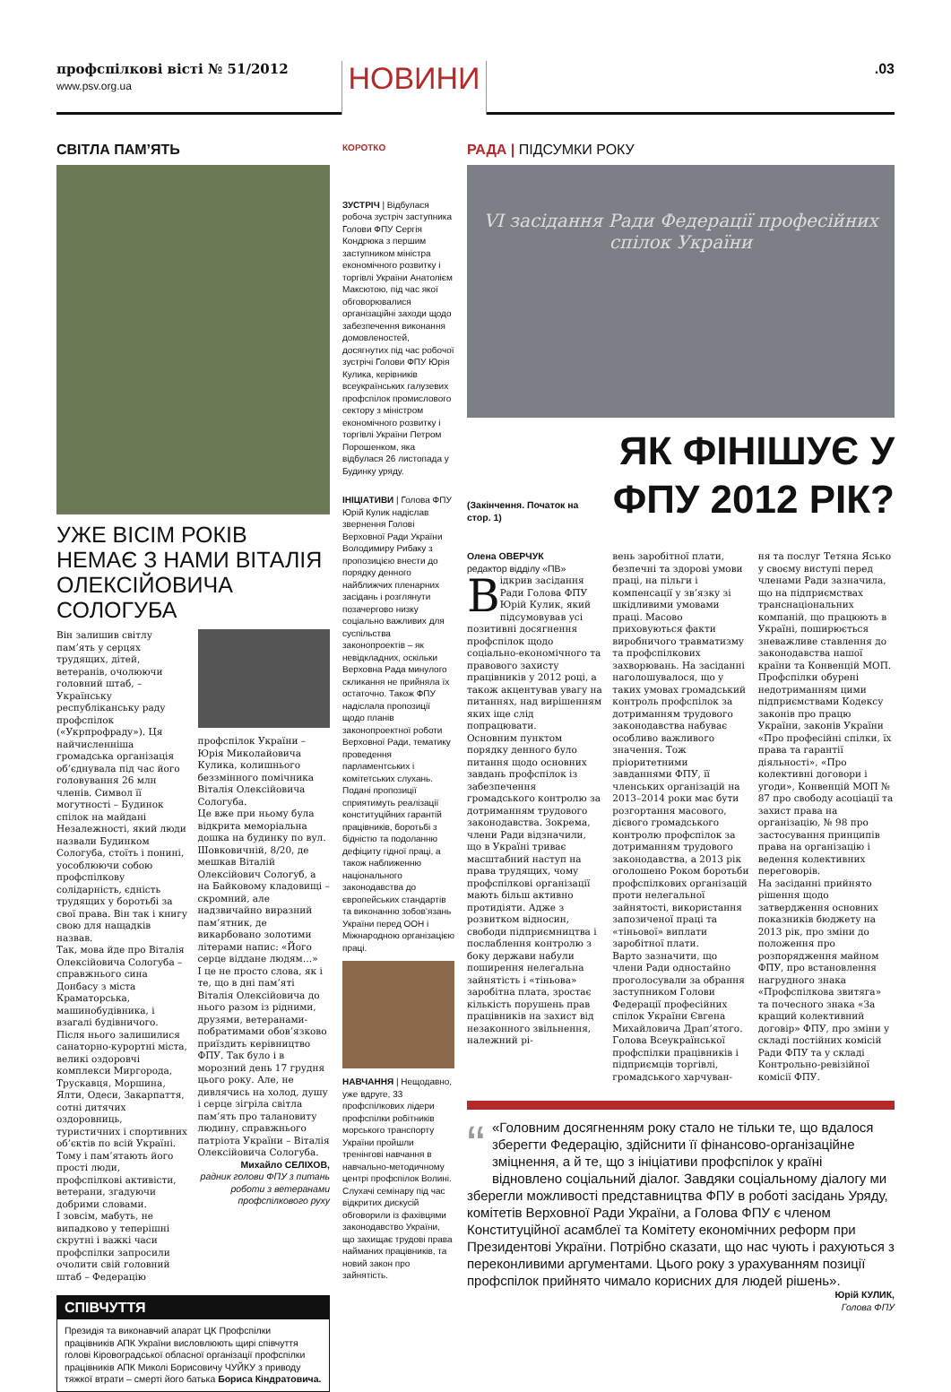профспілкові вісті № 51/2012
www.psv.org.ua
НОВИНИ
.03
СВІТЛА ПАМ’ЯТЬ
УЖЕ ВІСІМ РОКІВ НЕМАЄ З НАМИ ВІТАЛІЯ ОЛЕКСІЙОВИЧА СОЛОГУБА
Він залишив світлу пам’ять у серцях трудящих, дітей, ветеранів, очолюючи головний штаб, – Українську республіканську раду профспілок («Укрпрофраду»). Ця найчисленніша громадська організація об’єднувала під час його головування 26 млн членів. Символ її могутності – Будинок спілок на майдані Незалежності, який люди назвали Будинком Сологуба, стоїть і понині, уособлюючи собою профспілкову солідарність, єдність трудящих у боротьбі за свої права. Він так і книгу свою для нащадків назвав.
Так, мова йде про Віталія Олексійовича Сологуба – справжнього сина Донбасу з міста Краматорська, машинобудівника, і взагалі будівничого. Після нього залишилися санаторно-курортні міста, великі оздоровчі комплекси Миргорода, Трускавця, Моршина, Ялти, Одеси, Закарпаття, сотні дитячих оздоровниць, туристичних і спортивних об’єктів по всій Україні.
Тому і пам’ятають його прості люди, профспілкові активісти, ветерани, згадуючи добрими словами.
І зовсім, мабуть, не випадково у теперішні скрутні і важкі часи профспілки запросили очолити свій головний штаб – Федерацію
профспілок України – Юрія Миколайовича Кулика, колишнього беззмінного помічника Віталія Олексійовича Сологуба.
Це вже при ньому була відкрита меморіальна дошка на будинку по вул. Шовковичній, 8/20, де мешкав Віталій Олексійович Сологуб, а на Байковому кладовищі – скромний, але надзвичайно виразний пам’ятник, де викарбовано золотими літерами напис: «Його серце віддане людям…»
І це не просто слова, як і те, що в дні пам’яті Віталія Олексійовича до нього разом із рідними, друзями, ветеранами-побратимами обов’язково приїздить керівництво ФПУ. Так було і в морозний день 17 грудня цього року. Але, не дивлячись на холод, душу і серце зігріла світла пам’ять про талановиту людину, справжнього патріота України – Віталія Олексійовича Сологуба.
Михайло СЕЛІХОВ,
радник голови ФПУ з питань роботи з ветеранами профспілкового руху
СПІВЧУТТЯ
Президія та виконавчий апарат ЦК Профспілки працівників АПК України висловлюють щирі співчуття голові Кіровоградської обласної організації профспілки працівників АПК Миколі Борисовичу ЧУЙКУ з приводу тяжкої втрати – смерті його батька Бориса Кіндратовича.
КОРОТКО
ЗУСТРІЧ | Відбулася робоча зустріч заступника Голови ФПУ Сергія Кондрюка з першим заступником міністра економічного розвитку і торгівлі України Анатолієм Максютою, під час якої обговорювалися організаційні заходи щодо забезпечення виконання домовленостей, досягнутих під час робочої зустрічі Голови ФПУ Юрія Кулика, керівників всеукраїнських галузевих профспілок промислового сектору з міністром економічного розвитку і торгівлі України Петром Порошенком, яка відбулася 26 листопада у Будинку уряду.
ІНІЦІАТИВИ | Голова ФПУ Юрій Кулик надіслав звернення Голові Верховної Ради України Володимиру Рибаку з пропозицією внести до порядку денного найближчих пленарних засідань і розглянути позачергово низку соціально важливих для суспільства законопроектів – як невідкладних, оскільки Верховна Рада минулого скликання не прийняла їх остаточно. Також ФПУ надіслала пропозиції щодо планів законопроектної роботи Верховної Ради, тематику проведення парламентських і комітетських слухань. Подані пропозиції сприятимуть реалізації конституційних гарантій працівників, боротьбі з бідністю та подоланню дефіциту гідної праці, а також наближенню національного законодавства до європейських стандартів та виконанню зобов’язань України перед ООН і Міжнародною організацією праці.
НАВЧАННЯ | Нещодавно, уже вдруге, 33 профспілкових лідери профспілки робітників морського транспорту України пройшли тренінгові навчання в навчально-методичному центрі профспілок Волині. Слухачі семінару під час відкритих дискусій обговорили із фахівцями законодавство України, що захищає трудові права найманих працівників, та новий закон про зайнятість.
РАДА | ПІДСУМКИ РОКУ
VI засідання Ради Федерації професійних спілок України
(Закінчення. Початок на стор. 1)
ЯК ФІНІШУЄ У ФПУ 2012 РІК?
Олена ОВЕРЧУК
редактор відділу «ПВ»
Відкрив засідання Ради Голова ФПУ Юрій Кулик, який підсумовував усі позитивні досягнення профспілок щодо соціально-економічного та правового захисту працівників у 2012 році, а також акцентував увагу на питаннях, над вирішенням яких іще слід попрацювати.
Основним пунктом порядку денного було питання щодо основних завдань профспілок із забезпечення громадського контролю за дотриманням трудового законодавства. Зокрема, члени Ради відзначили, що в Україні триває масштабний наступ на права трудящих, чому профспілкові організації мають більш активно протидіяти. Адже з розвитком відносин, свободи підприємництва і послаблення контролю з боку держави набули поширення нелегальна зайнятість і «тіньова» заробітна плата, зростає кількість порушень прав працівників на захист від незаконного звільнення, належний рі-
вень заробітної плати, безпечні та здорові умови праці, на пільги і компенсації у зв’язку зі шкідливими умовами праці. Масово приховуються факти виробничого травматизму та профспілкових захворювань. На засіданні наголошувалося, що у таких умовах громадський контроль профспілок за дотриманням трудового законодавства набуває особливо важливого значення. Тож пріоритетними завданнями ФПУ, її членських організацій на 2013–2014 роки має бути розгортання масового, дієвого громадського контролю профспілок за дотриманням трудового законодавства, а 2013 рік оголошено Роком боротьби профспілкових організацій проти нелегальної зайнятості, використання запозиченої праці та «тіньової» виплати заробітної плати.
Варто зазначити, що члени Ради одностайно проголосували за обрання заступником Голови Федерації професійних спілок України Євгена Михайловича Драп’ятого.
Голова Всеукраїнської профспілки працівників і підприємців торгівлі, громадського харчуван-
ня та послуг Тетяна Ясько у своєму виступі перед членами Ради зазначила, що на підприємствах транснаціональних компаній, що працюють в Україні, поширюється зневажливе ставлення до законодавства нашої країни та Конвенцій МОП. Профспілки обурені недотриманням цими підприємствами Кодексу законів про працю України, законів України «Про професійні спілки, їх права та гарантії діяльності», «Про колективні договори і угоди», Конвенцій МОП № 87 про свободу асоціації та захист права на організацію, № 98 про застосування принципів права на організацію і ведення колективних переговорів.
На засіданні прийнято рішення щодо затвердження основних показників бюджету на 2013 рік, про зміни до положення про розпорядження майном ФПУ, про встановлення нагрудного знака «Профспілкова звитяга» та почесного знака «За кращий колективний договір» ФПУ, про зміни у складі постійних комісій Ради ФПУ та у складі Контрольно-ревізійної комісії ФПУ.
“«Головним досягненням року стало не тільки те, що вдалося зберегти Федерацію, здійснити її фінансово-організаційне зміцнення, а й те, що з ініціативи профспілок у країні відновлено соціальний діалог. Завдяки соціальному діалогу ми зберегли можливості представництва ФПУ в роботі засідань Уряду, комітетів Верховної Ради України, а Голова ФПУ є членом Конституційної асамблеї та Комітету економічних реформ при Президентові України. Потрібно сказати, що нас чують і рахуються з переконливими аргументами. Цього року з урахуванням позиції профспілок прийнято чимало корисних для людей рішень».
Юрій КУЛИК,
Голова ФПУ